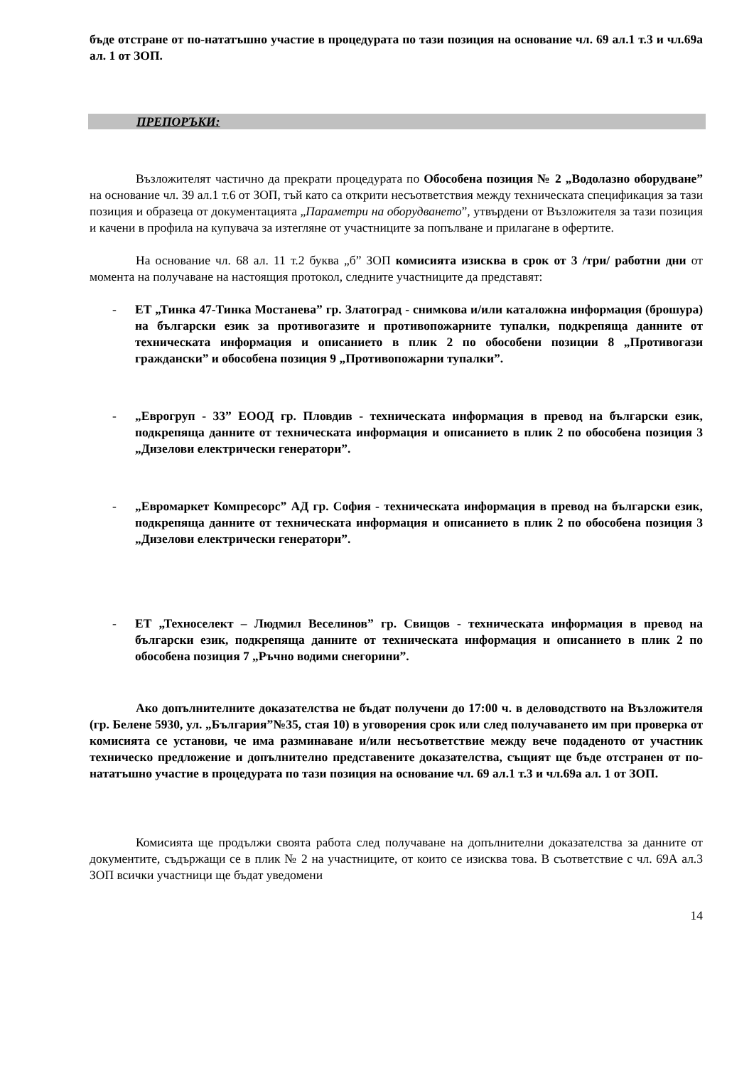бъде отстране от по-нататъшно участие в процедурата по тази позиция на основание чл. 69 ал.1 т.3 и чл.69а ал. 1 от ЗОП.
ПРЕПОРЪКИ:
Възложителят частично да прекрати процедурата по Обособена позиция № 2 „Водолазно оборудване” на основание чл. 39 ал.1 т.6 от ЗОП, тъй като са открити несъответствия между техническата спецификация за тази позиция и образеца от документацията „Параметри на оборудването”, утвърдени от Възложителя за тази позиция и качени в профила на купувача за изтегляне от участниците за попълване и прилагане в офертите.
На основание чл. 68 ал. 11 т.2 буква „б” ЗОП комисията изисква в срок от 3 /три/ работни дни от момента на получаване на настоящия протокол, следните участниците да представят:
- ЕТ „Тинка 47-Тинка Мостанева” гр. Златоград - снимкова и/или каталожна информация (брошура) на български език за противогазите и противопожарните тупалки, подкрепяща данните от техническата информация и описанието в плик 2 по обособени позиции 8 „Противогази граждански” и обособена позиция 9 „Противопожарни тупалки”.
- „Еврогруп - 33” ЕООД гр. Пловдив - техническата информация в превод на български език, подкрепяща данните от техническата информация и описанието в плик 2 по обособена позиция 3 „Дизелови електрически генератори”.
- „Евромаркет Компресорс” АД гр. София - техническата информация в превод на български език, подкрепяща данните от техническата информация и описанието в плик 2 по обособена позиция 3 „Дизелови електрически генератори”.
- ЕТ „Техноселект – Людмил Веселинов” гр. Свищов - техническата информация в превод на български език, подкрепяща данните от техническата информация и описанието в плик 2 по обособена позиция 7 „Ръчно водими снегорини”.
Ако допълнителните доказателства не бъдат получени до 17:00 ч. в деловодството на Възложителя (гр. Белене 5930, ул. „България”№35, стая 10) в уговорения срок или след получаването им при проверка от комисията се установи, че има разминаване и/или несъответствие между вече подаденото от участник техническо предложение и допълнително представените доказателства, същият ще бъде отстранен от по-нататъшно участие в процедурата по тази позиция на основание чл. 69 ал.1 т.3 и чл.69а ал. 1 от ЗОП.
Комисията ще продължи своята работа след получаване на допълнителни доказателства за данните от документите, съдържащи се в плик № 2 на участниците, от които се изисква това. В съответствие с чл. 69А ал.3 ЗОП всички участници ще бъдат уведомени
14